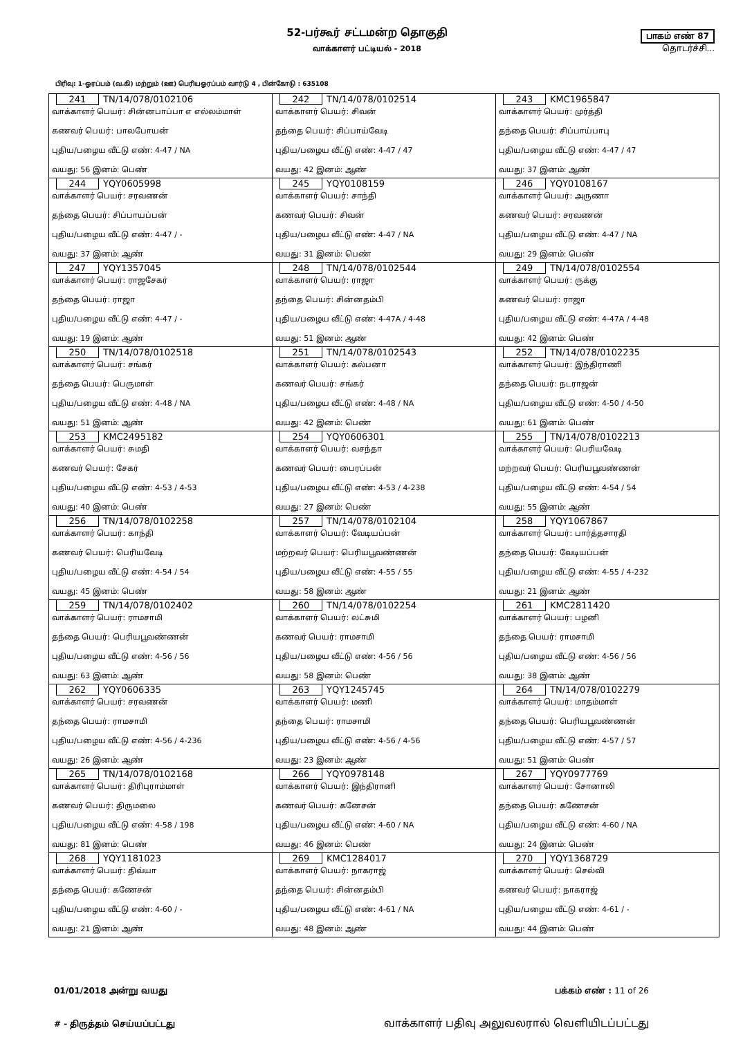52-பர்கூர் சட்டமன்ற தொகுதி
வாக்காளர் பட்டியல் - 2018
பாகம் எண் 87
தொடர்ச்சி...
பிரிவு: 1-ஓரப்பம் (வ.கி) மற்றும் (ஊ) பெரியஓரப்பம் வார்டு 4 , பின்கோடு : 635108
| 241 TN/14/078/0102106 வாக்காளர் பெயர்: சின்னபாப்பா எ எல்லம்மாள் கணவர் பெயர்: பாலபோயன் புதிய/பழைய வீட்டு எண்: 4-47 / NA வயது: 56 இனம்: பெண் | 242 TN/14/078/0102514 வாக்காளர் பெயர்: சிவன் தந்தை பெயர்: சிப்பாய்வேடி புதிய/பழைய வீட்டு எண்: 4-47 / 47 வயது: 42 இனம்: ஆண் | 243 KMC1965847 வாக்காளர் பெயர்: முர்த்தி தந்தை பெயர்: சிப்பாய்பாபு புதிய/பழைய வீட்டு எண்: 4-47 / 47 வயது: 37 இனம்: ஆண் |
| 244 YQY0605998 வாக்காளர் பெயர்: சரவணன் தந்தை பெயர்: சிப்பாயப்பன் புதிய/பழைய வீட்டு எண்: 4-47 / - வயது: 37 இனம்: ஆண் | 245 YQY0108159 வாக்காளர் பெயர்: சாந்தி கணவர் பெயர்: சிவன் புதிய/பழைய வீட்டு எண்: 4-47 / NA வயது: 31 இனம்: பெண் | 246 YQY0108167 வாக்காளர் பெயர்: அருணா கணவர் பெயர்: சரவணன் புதிய/பழைய வீட்டு எண்: 4-47 / NA வயது: 29 இனம்: பெண் |
| 247 YQY1357045 வாக்காளர் பெயர்: ராஜசேகர் தந்தை பெயர்: ராஜா புதிய/பழைய வீட்டு எண்: 4-47 / - வயது: 19 இனம்: ஆண் | 248 TN/14/078/0102544 வாக்காளர் பெயர்: ராஜா தந்தை பெயர்: சின்னதம்பி புதிய/பழைய வீட்டு எண்: 4-47A / 4-48 வயது: 51 இனம்: ஆண் | 249 TN/14/078/0102554 வாக்காளர் பெயர்: ருக்கு கணவர் பெயர்: ராஜா புதிய/பழைய வீட்டு எண்: 4-47A / 4-48 வயது: 42 இனம்: பெண் |
| 250 TN/14/078/0102518 வாக்காளர் பெயர்: சங்கர் தந்தை பெயர்: பெருமாள் புதிய/பழைய வீட்டு எண்: 4-48 / NA வயது: 51 இனம்: ஆண் | 251 TN/14/078/0102543 வாக்காளர் பெயர்: கல்பனா கணவர் பெயர்: சங்கர் புதிய/பழைய வீட்டு எண்: 4-48 / NA வயது: 42 இனம்: பெண் | 252 TN/14/078/0102235 வாக்காளர் பெயர்: இந்திராணி தந்தை பெயர்: நடராஜன் புதிய/பழைய வீட்டு எண்: 4-50 / 4-50 வயது: 61 இனம்: பெண் |
| 253 KMC2495182 வாக்காளர் பெயர்: சுமதி கணவர் பெயர்: சேகர் புதிய/பழைய வீட்டு எண்: 4-53 / 4-53 வயது: 40 இனம்: பெண் | 254 YQY0606301 வாக்காளர் பெயர்: வசந்தா கணவர் பெயர்: பைரப்பன் புதிய/பழைய வீட்டு எண்: 4-53 / 4-238 வயது: 27 இனம்: பெண் | 255 TN/14/078/0102213 வாக்காளர் பெயர்: பெரியவேடி மற்றவர் பெயர்: பெரியபூவண்ணன் புதிய/பழைய வீட்டு எண்: 4-54 / 54 வயது: 55 இனம்: ஆண் |
| 256 TN/14/078/0102258 வாக்காளர் பெயர்: காந்தி கணவர் பெயர்: பெரியவேடி புதிய/பழைய வீட்டு எண்: 4-54 / 54 வயது: 45 இனம்: பெண் | 257 TN/14/078/0102104 வாக்காளர் பெயர்: வேடியப்பன் மற்றவர் பெயர்: பெரியபூவண்ணன் புதிய/பழைய வீட்டு எண்: 4-55 / 55 வயது: 58 இனம்: ஆண் | 258 YQY1067867 வாக்காளர் பெயர்: பார்த்தசாரதி தந்தை பெயர்: வேடியப்பன் புதிய/பழைய வீட்டு எண்: 4-55 / 4-232 வயது: 21 இனம்: ஆண் |
| 259 TN/14/078/0102402 வாக்காளர் பெயர்: ராமசாமி தந்தை பெயர்: பெரியபூவண்ணன் புதிய/பழைய வீட்டு எண்: 4-56 / 56 வயது: 63 இனம்: ஆண் | 260 TN/14/078/0102254 வாக்காளர் பெயர்: லட்சுமி கணவர் பெயர்: ராமசாமி புதிய/பழைய வீட்டு எண்: 4-56 / 56 வயது: 58 இனம்: பெண் | 261 KMC2811420 வாக்காளர் பெயர்: பழனி தந்தை பெயர்: ராமசாமி புதிய/பழைய வீட்டு எண்: 4-56 / 56 வயது: 38 இனம்: ஆண் |
| 262 YQY0606335 வாக்காளர் பெயர்: சரவணன் தந்தை பெயர்: ராமசாமி புதிய/பழைய வீட்டு எண்: 4-56 / 4-236 வயது: 26 இனம்: ஆண் | 263 YQY1245745 வாக்காளர் பெயர்: மணி தந்தை பெயர்: ராமசாமி புதிய/பழைய வீட்டு எண்: 4-56 / 4-56 வயது: 23 இனம்: ஆண் | 264 TN/14/078/0102279 வாக்காளர் பெயர்: மாதம்மாள் தந்தை பெயர்: பெரியபூவண்ணன் புதிய/பழைய வீட்டு எண்: 4-57 / 57 வயது: 51 இனம்: பெண் |
| 265 TN/14/078/0102168 வாக்காளர் பெயர்: திரிபுராம்மாள் கணவர் பெயர்: திருமலை புதிய/பழைய வீட்டு எண்: 4-58 / 198 வயது: 81 இனம்: பெண் | 266 YQY0978148 வாக்காளர் பெயர்: இந்திரானி கணவர் பெயர்: கனேசன் புதிய/பழைய வீட்டு எண்: 4-60 / NA வயது: 46 இனம்: பெண் | 267 YQY0977769 வாக்காளர் பெயர்: சோனாலி தந்தை பெயர்: கணேசன் புதிய/பழைய வீட்டு எண்: 4-60 / NA வயது: 24 இனம்: பெண் |
| 268 YQY1181023 வாக்காளர் பெயர்: திவ்யா தந்தை பெயர்: கணேசன் புதிய/பழைய வீட்டு எண்: 4-60 / - வயது: 21 இனம்: ஆண் | 269 KMC1284017 வாக்காளர் பெயர்: நாகராஜ் தந்தை பெயர்: சின்னதம்பி புதிய/பழைய வீட்டு எண்: 4-61 / NA வயது: 48 இனம்: ஆண் | 270 YQY1368729 வாக்காளர் பெயர்: செல்வி கணவர் பெயர்: நாகராஜ் புதிய/பழைய வீட்டு எண்: 4-61 / - வயது: 44 இனம்: பெண் |
01/01/2018 அன்று வயது பக்கம் எண் : 11 of 26
# - திருத்தம் செய்யப்பட்டது வாக்காளர் பதிவு அலுவலரால் வெளியிடப்பட்டது